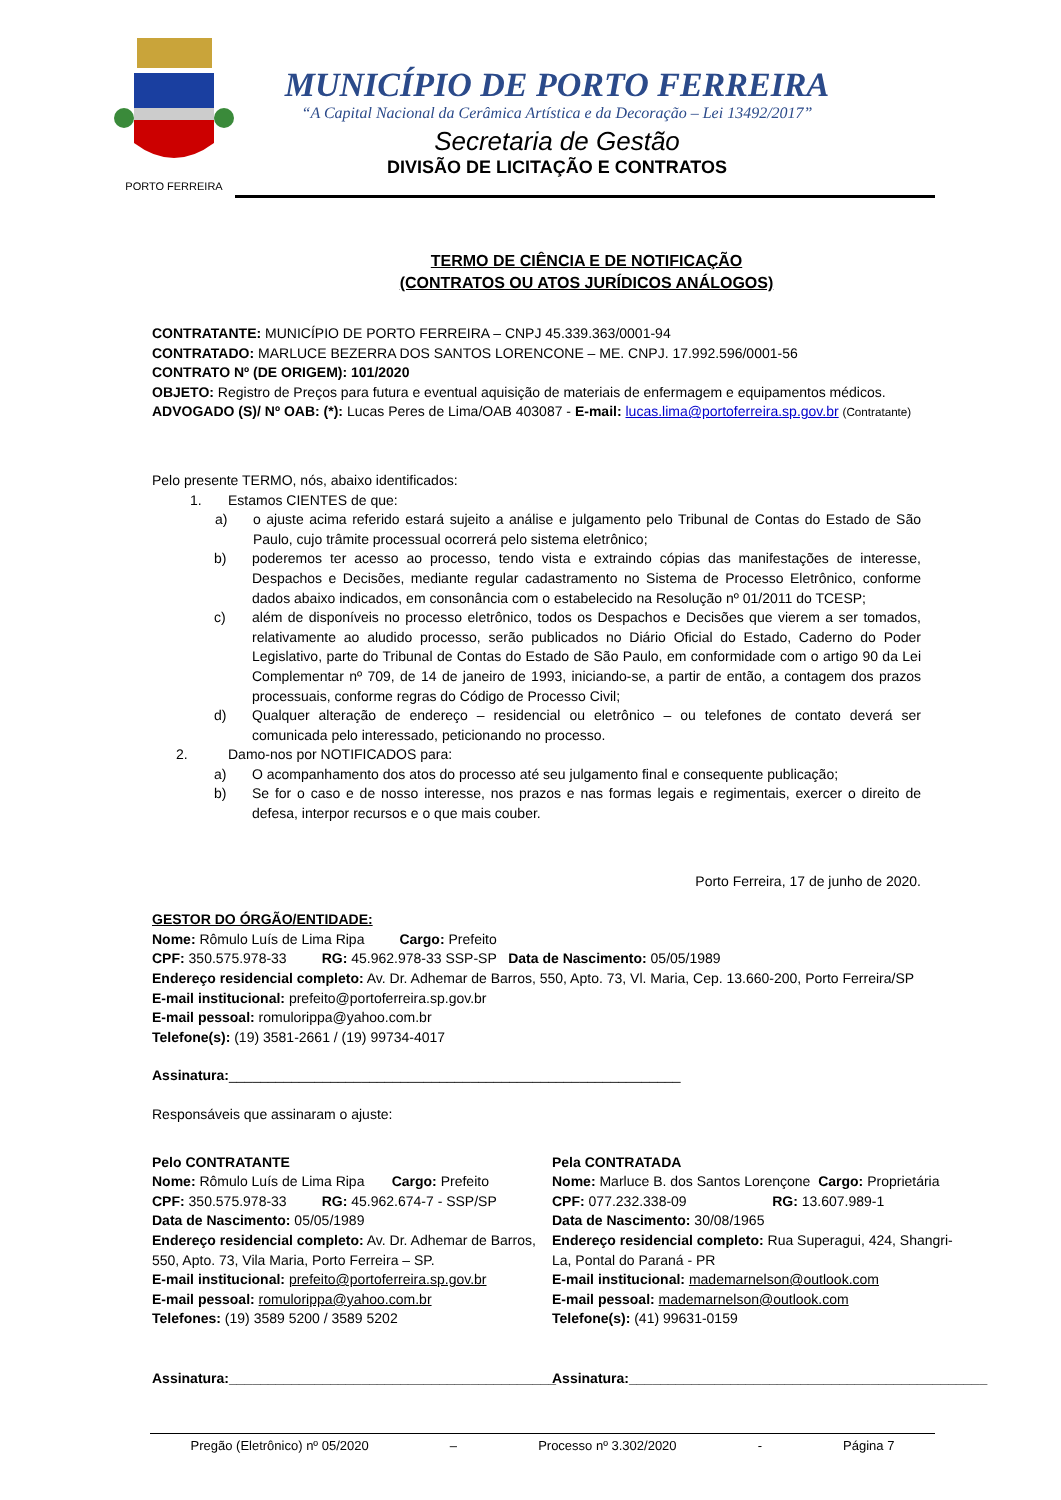PORTO FERREIRA
MUNICÍPIO DE PORTO FERREIRA
“A Capital Nacional da Cerâmica Artística e da Decoração – Lei 13492/2017”
Secretaria de Gestão
DIVISÃO DE LICITAÇÃO E CONTRATOS
TERMO DE CIÊNCIA E DE NOTIFICAÇÃO
(CONTRATOS OU ATOS JURÍDICOS ANÁLOGOS)
CONTRATANTE: MUNICÍPIO DE PORTO FERREIRA – CNPJ 45.339.363/0001-94
CONTRATADO: MARLUCE BEZERRA DOS SANTOS LORENCONE – ME. CNPJ. 17.992.596/0001-56
CONTRATO Nº (DE ORIGEM): 101/2020
OBJETO: Registro de Preços para futura e eventual aquisição de materiais de enfermagem e equipamentos médicos.
ADVOGADO (S)/ Nº OAB: (*): Lucas Peres de Lima/OAB 403087 - E-mail: lucas.lima@portoferreira.sp.gov.br (Contratante)
Pelo presente TERMO, nós, abaixo identificados:
1. Estamos CIENTES de que:
a) o ajuste acima referido estará sujeito a análise e julgamento pelo Tribunal de Contas do Estado de São Paulo, cujo trâmite processual ocorrerá pelo sistema eletrônico;
b) poderemos ter acesso ao processo, tendo vista e extraindo cópias das manifestações de interesse, Despachos e Decisões, mediante regular cadastramento no Sistema de Processo Eletrônico, conforme dados abaixo indicados, em consonância com o estabelecido na Resolução nº 01/2011 do TCESP;
c) além de disponíveis no processo eletrônico, todos os Despachos e Decisões que vierem a ser tomados, relativamente ao aludido processo, serão publicados no Diário Oficial do Estado, Caderno do Poder Legislativo, parte do Tribunal de Contas do Estado de São Paulo, em conformidade com o artigo 90 da Lei Complementar nº 709, de 14 de janeiro de 1993, iniciando-se, a partir de então, a contagem dos prazos processuais, conforme regras do Código de Processo Civil;
d) Qualquer alteração de endereço – residencial ou eletrônico – ou telefones de contato deverá ser comunicada pelo interessado, peticionando no processo.
2. Damo-nos por NOTIFICADOS para:
a) O acompanhamento dos atos do processo até seu julgamento final e consequente publicação;
b) Se for o caso e de nosso interesse, nos prazos e nas formas legais e regimentais, exercer o direito de defesa, interpor recursos e o que mais couber.
Porto Ferreira, 17 de junho de 2020.
GESTOR DO ÓRGÃO/ENTIDADE:
Nome: Rômulo Luís de Lima Ripa Cargo: Prefeito
CPF: 350.575.978-33 RG: 45.962.978-33 SSP-SP Data de Nascimento: 05/05/1989
Endereço residencial completo: Av. Dr. Adhemar de Barros, 550, Apto. 73, Vl. Maria, Cep. 13.660-200, Porto Ferreira/SP
E-mail institucional: prefeito@portoferreira.sp.gov.br
E-mail pessoal: romulorippa@yahoo.com.br
Telefone(s): (19) 3581-2661 / (19) 99734-4017
Assinatura:__________________________________________________________
Responsáveis que assinaram o ajuste:
Pelo CONTRATANTE
Nome: Rômulo Luís de Lima Ripa Cargo: Prefeito
CPF: 350.575.978-33 RG: 45.962.674-7 - SSP/SP
Data de Nascimento: 05/05/1989
Endereço residencial completo: Av. Dr. Adhemar de Barros, 550, Apto. 73, Vila Maria, Porto Ferreira – SP.
E-mail institucional: prefeito@portoferreira.sp.gov.br
E-mail pessoal: romulorippa@yahoo.com.br
Telefones: (19) 3589 5200 / 3589 5202
Assinatura:__________________________________________
Pela CONTRATADA
Nome: Marluce B. dos Santos Lorençone Cargo: Proprietária
CPF: 077.232.338-09 RG: 13.607.989-1
Data de Nascimento: 30/08/1965
Endereço residencial completo: Rua Superagui, 424, Shangri-La, Pontal do Paraná - PR
E-mail institucional: mademarnelson@outlook.com
E-mail pessoal: mademarnelson@outlook.com
Telefone(s): (41) 99631-0159
Assinatura:______________________________________________
Pregão (Eletrônico) nº 05/2020 – Processo nº 3.302/2020 - Página 7